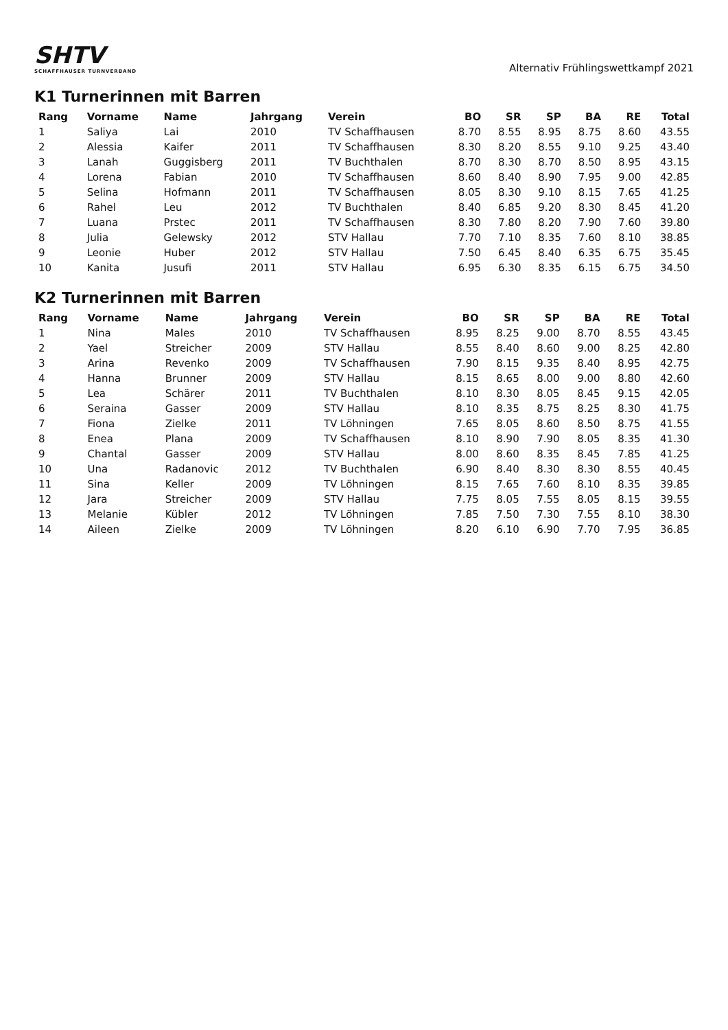SHTV
SCHAFFHAUSER TURNVERBAND
Alternativ Frühlingswettkampf 2021
K1 Turnerinnen mit Barren
| Rang | Vorname | Name | Jahrgang | Verein | BO | SR | SP | BA | RE | Total |
| --- | --- | --- | --- | --- | --- | --- | --- | --- | --- | --- |
| 1 | Saliya | Lai | 2010 | TV Schaffhausen | 8.70 | 8.55 | 8.95 | 8.75 | 8.60 | 43.55 |
| 2 | Alessia | Kaifer | 2011 | TV Schaffhausen | 8.30 | 8.20 | 8.55 | 9.10 | 9.25 | 43.40 |
| 3 | Lanah | Guggisberg | 2011 | TV Buchthalen | 8.70 | 8.30 | 8.70 | 8.50 | 8.95 | 43.15 |
| 4 | Lorena | Fabian | 2010 | TV Schaffhausen | 8.60 | 8.40 | 8.90 | 7.95 | 9.00 | 42.85 |
| 5 | Selina | Hofmann | 2011 | TV Schaffhausen | 8.05 | 8.30 | 9.10 | 8.15 | 7.65 | 41.25 |
| 6 | Rahel | Leu | 2012 | TV Buchthalen | 8.40 | 6.85 | 9.20 | 8.30 | 8.45 | 41.20 |
| 7 | Luana | Prstec | 2011 | TV Schaffhausen | 8.30 | 7.80 | 8.20 | 7.90 | 7.60 | 39.80 |
| 8 | Julia | Gelewsky | 2012 | STV Hallau | 7.70 | 7.10 | 8.35 | 7.60 | 8.10 | 38.85 |
| 9 | Leonie | Huber | 2012 | STV Hallau | 7.50 | 6.45 | 8.40 | 6.35 | 6.75 | 35.45 |
| 10 | Kanita | Jusufi | 2011 | STV Hallau | 6.95 | 6.30 | 8.35 | 6.15 | 6.75 | 34.50 |
K2 Turnerinnen mit Barren
| Rang | Vorname | Name | Jahrgang | Verein | BO | SR | SP | BA | RE | Total |
| --- | --- | --- | --- | --- | --- | --- | --- | --- | --- | --- |
| 1 | Nina | Males | 2010 | TV Schaffhausen | 8.95 | 8.25 | 9.00 | 8.70 | 8.55 | 43.45 |
| 2 | Yael | Streicher | 2009 | STV Hallau | 8.55 | 8.40 | 8.60 | 9.00 | 8.25 | 42.80 |
| 3 | Arina | Revenko | 2009 | TV Schaffhausen | 7.90 | 8.15 | 9.35 | 8.40 | 8.95 | 42.75 |
| 4 | Hanna | Brunner | 2009 | STV Hallau | 8.15 | 8.65 | 8.00 | 9.00 | 8.80 | 42.60 |
| 5 | Lea | Schärer | 2011 | TV Buchthalen | 8.10 | 8.30 | 8.05 | 8.45 | 9.15 | 42.05 |
| 6 | Seraina | Gasser | 2009 | STV Hallau | 8.10 | 8.35 | 8.75 | 8.25 | 8.30 | 41.75 |
| 7 | Fiona | Zielke | 2011 | TV Löhningen | 7.65 | 8.05 | 8.60 | 8.50 | 8.75 | 41.55 |
| 8 | Enea | Plana | 2009 | TV Schaffhausen | 8.10 | 8.90 | 7.90 | 8.05 | 8.35 | 41.30 |
| 9 | Chantal | Gasser | 2009 | STV Hallau | 8.00 | 8.60 | 8.35 | 8.45 | 7.85 | 41.25 |
| 10 | Una | Radanovic | 2012 | TV Buchthalen | 6.90 | 8.40 | 8.30 | 8.30 | 8.55 | 40.45 |
| 11 | Sina | Keller | 2009 | TV Löhningen | 8.15 | 7.65 | 7.60 | 8.10 | 8.35 | 39.85 |
| 12 | Jara | Streicher | 2009 | STV Hallau | 7.75 | 8.05 | 7.55 | 8.05 | 8.15 | 39.55 |
| 13 | Melanie | Kübler | 2012 | TV Löhningen | 7.85 | 7.50 | 7.30 | 7.55 | 8.10 | 38.30 |
| 14 | Aileen | Zielke | 2009 | TV Löhningen | 8.20 | 6.10 | 6.90 | 7.70 | 7.95 | 36.85 |